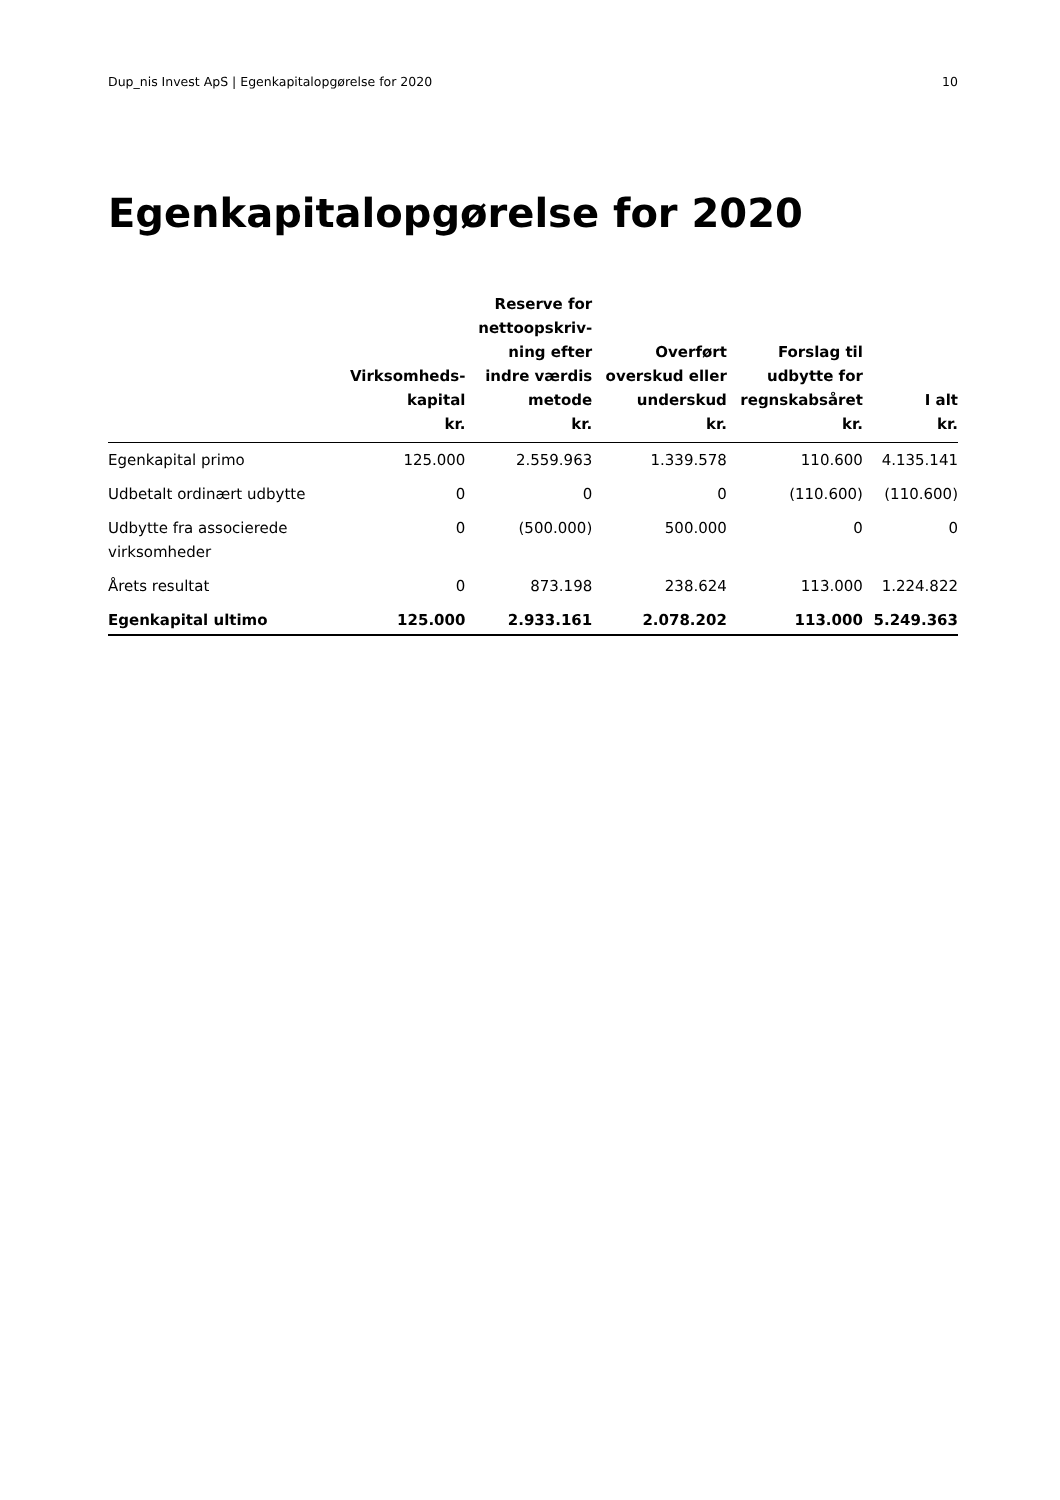Dup_nis Invest ApS | Egenkapitalopgørelse for 2020 10
Egenkapitalopgørelse for 2020
| | Virksomheds- kapital kr. | Reserve for nettoopskriv- ning efter indre værdis metode kr. | Overført overskud eller underskud kr. | Forslag til udbytte for regnskabsåret kr. | I alt kr. |
| --- | --- | --- | --- | --- | --- |
| Egenkapital primo | 125.000 | 2.559.963 | 1.339.578 | 110.600 | 4.135.141 |
| Udbetalt ordinært udbytte | 0 | 0 | 0 | (110.600) | (110.600) |
| Udbytte fra associerede virksomheder | 0 | (500.000) | 500.000 | 0 | 0 |
| Årets resultat | 0 | 873.198 | 238.624 | 113.000 | 1.224.822 |
| Egenkapital ultimo | 125.000 | 2.933.161 | 2.078.202 | 113.000 | 5.249.363 |